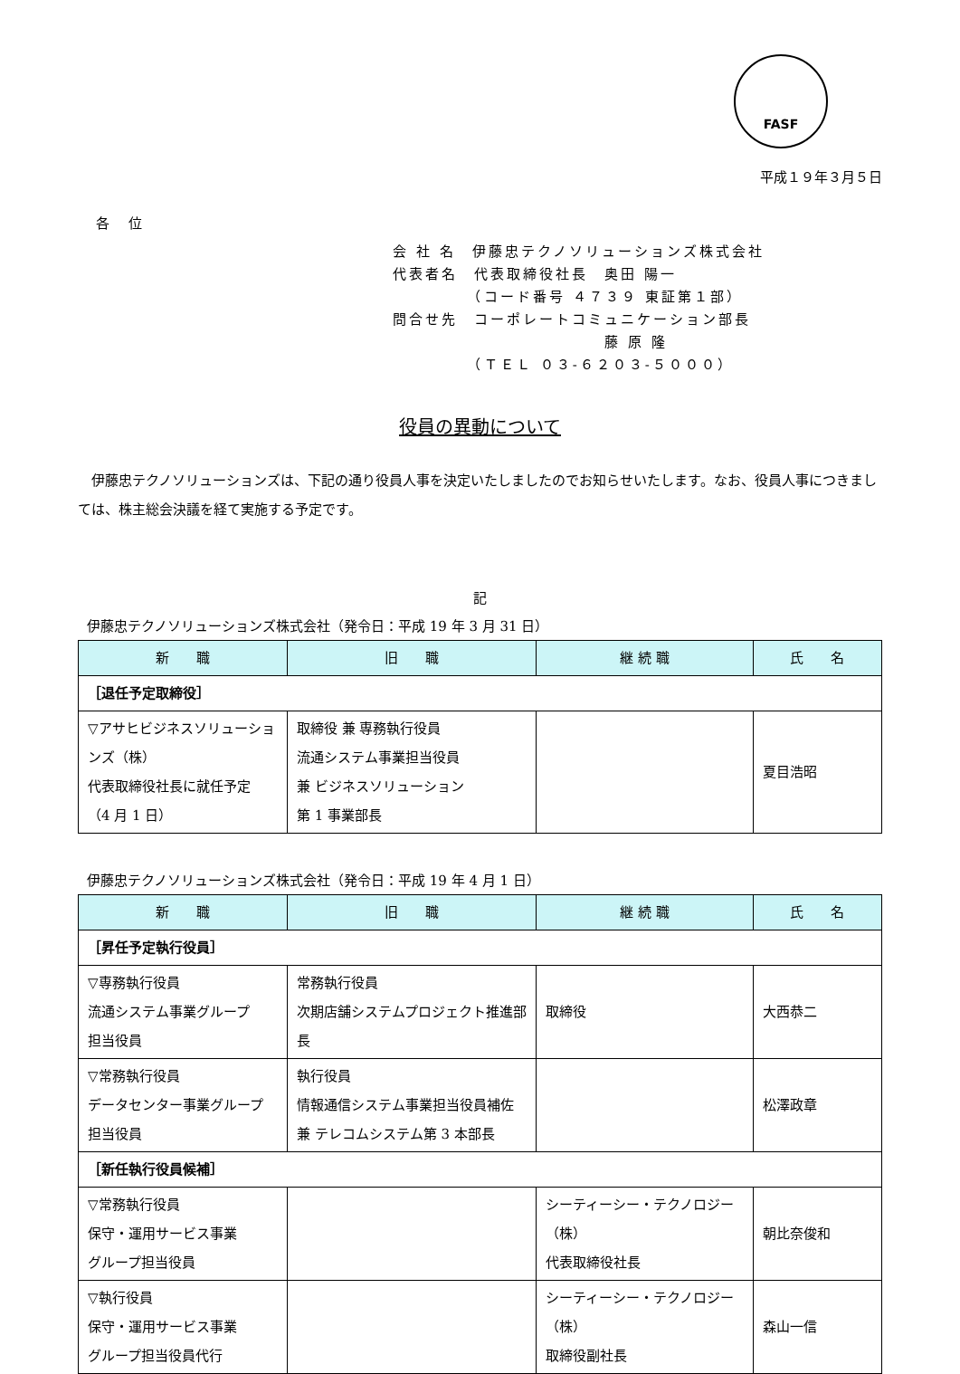FASF
平成１９年３月５日
各 位
会 社 名　伊藤忠テクノソリューションズ株式会社
代表者名　代表取締役社長　奥田 陽一
　　　　　（コード番号 ４７３９ 東証第１部）
問合せ先　コーポレートコミュニケーション部長
　　　　　　　　　　　　　藤 原 隆
　　　　　（ＴＥＬ ０３-６２０３-５０００）
役員の異動について
伊藤忠テクノソリューションズは、下記の通り役員人事を決定いたしましたのでお知らせいたします。なお、役員人事につきましては、株主総会決議を経て実施する予定です。
記
伊藤忠テクノソリューションズ株式会社（発令日：平成 19 年 3 月 31 日）
| 新 職 | 旧 職 | 継 続 職 | 氏 名 |
| --- | --- | --- | --- |
| ［退任予定取締役］ | | | |
| ▽アサヒビジネスソリューションズ（株） 代表取締役社長に就任予定 （4 月 1 日） | 取締役 兼 専務執行役員 流通システム事業担当役員 兼 ビジネスソリューション 第 1 事業部長 | | 夏目浩昭 |
伊藤忠テクノソリューションズ株式会社（発令日：平成 19 年 4 月 1 日）
| 新 職 | 旧 職 | 継 続 職 | 氏 名 |
| --- | --- | --- | --- |
| ［昇任予定執行役員］ | | | |
| ▽専務執行役員 流通システム事業グループ 担当役員 | 常務執行役員 次期店舗システムプロジェクト推進部長 | 取締役 | 大西恭二 |
| ▽常務執行役員 データセンター事業グループ 担当役員 | 執行役員 情報通信システム事業担当役員補佐 兼 テレコムシステム第 3 本部長 | | 松澤政章 |
| ［新任執行役員候補］ | | | |
| ▽常務執行役員 保守・運用サービス事業 グループ担当役員 | | シーティーシー・テクノロジー（株） 代表取締役社長 | 朝比奈俊和 |
| ▽執行役員 保守・運用サービス事業 グループ担当役員代行 | | シーティーシー・テクノロジー（株） 取締役副社長 | 森山一信 |